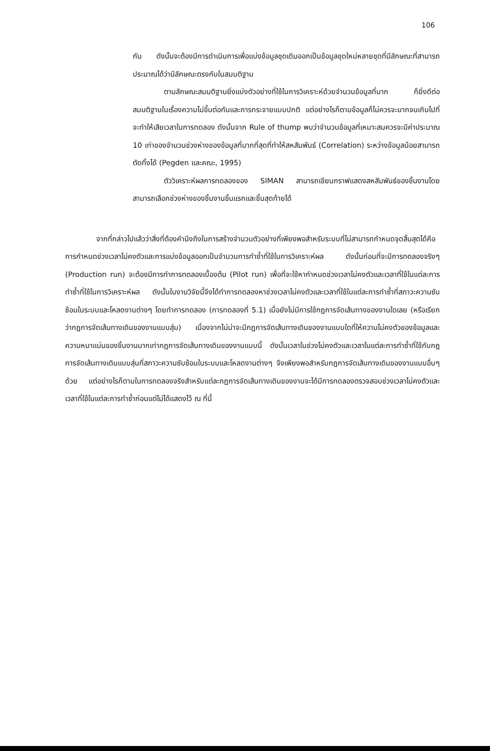106
กัน ดังนั้นจะต้องมีการดำเนินการเพื่อแบ่งข้อมูลชุดเดิมออกเป็นข้อมูลชุดใหม่หลายชุดที่มีลักษณะที่สามารถประมาณได้ว่ามีลักษณะตรงกับในสมมติฐาน
ตามลักษณะสมมติฐานยิ่งแบ่งตัวอย่างที่ใช้ในการวิเคราะห์ด้วยจำนวนข้อมูลที่มาก ก็ยิ่งดีต่อสมมติฐานในเรื่องความไม่ขึ้นต่อกันและการกระจายแบบปกติ แต่อย่างไรก็ตามข้อมูลก็ไม่ควรจะมากจนเกินไปที่จะทำให้เสียเวลาในการทดลอง ดังนั้นจาก Rule of thump พบว่าจำนวนข้อมูลที่เหมาะสมควรจะมีค่าประมาณ 10 เท่าของจำนวนช่วงห่างของข้อมูลที่มากที่สุดที่ทำให้สหสัมพันธ์ (Correlation) ระหว่างข้อมูลน้อยสามารถตัดทิ้งได้ (Pegden และคณะ, 1995)
ตัววิเคราะห์ผลการทดลองของ SIMAN สามารถเขียนกราฟแสดงสหสัมพันธ์ของชิ้นงานโดยสามารถเลือกช่วงห่างของชิ้นงานชิ้นแรกและชิ้นสุดท้ายได้
จากที่กล่าวไปแล้วว่าสิ่งที่ต้องคำนึงถึงในการสร้างจำนวนตัวอย่างที่เพียงพอสำหรับระบบที่ไม่สามารถกำหนดจุดสิ้นสุดได้คือ การกำหนดช่วงเวลาไม่คงตัวและการแบ่งข้อมูลออกเป็นจำนวนการทำซ้ำที่ใช้ในการวิเคราะห์ผล ดังนั้นก่อนที่จะมีการทดลองจริงๆ (Production run) จะต้องมีการทำการทดลองเบื้องต้น (Pilot run) เพื่อที่จะใช้หากำหนดช่วงเวลาไม่คงตัวและเวลาที่ใช้ในแต่ละการทำซ้ำที่ใช้ในการวิเคราะห์ผล ดังนั้นในงานวิจัยนี้จึงได้ทำการทดลองหาช่วงเวลาไม่คงตัวและเวลาที่ใช้ในแต่ละการทำซ้ำที่สภาวะความซับซ้อนในระบบและโหลดงานต่างๆ โดยทำการทดลอง (การทดลองที่ 5.1) เมื่อยังไม่มีการใช้กฎการจัดเส้นทางของงานใดเลย (หรือเรียกว่ากฎการจัดเส้นทางเดินของงานแบบสุ่ม) เนื่องจากไม่น่าจะมีกฎการจัดเส้นทางเดินของงานแบบใดที่ให้ความไม่คงตัวของข้อมูลและความหนาแน่นของชิ้นงานมากเท่ากฎการจัดเส้นทางเดินของงานแบบนี้ ดังนั้นเวลาในช่วงไม่คงตัวและเวลาในแต่ละการทำซ้ำที่ใช้กับกฎการจัดเส้นทางเดินแบบสุ่มที่สภาวะความซับซ้อนในระบบและโหลดงานต่างๆ จึงเพียงพอสำหรับกฎการจัดเส้นทางเดินของงานแบบอื่นๆ ด้วย แต่อย่างไรก็ตามในการทดลองจริงสำหรับแต่ละกฎการจัดเส้นทางเดินของงานจะได้มีการทดลองตรวจสอบช่วงเวลาไม่คงตัวและเวลาที่ใช้ในแต่ละการทำซ้ำก่อนแต่ไม่ได้แสดงไว้ ณ ที่นี้